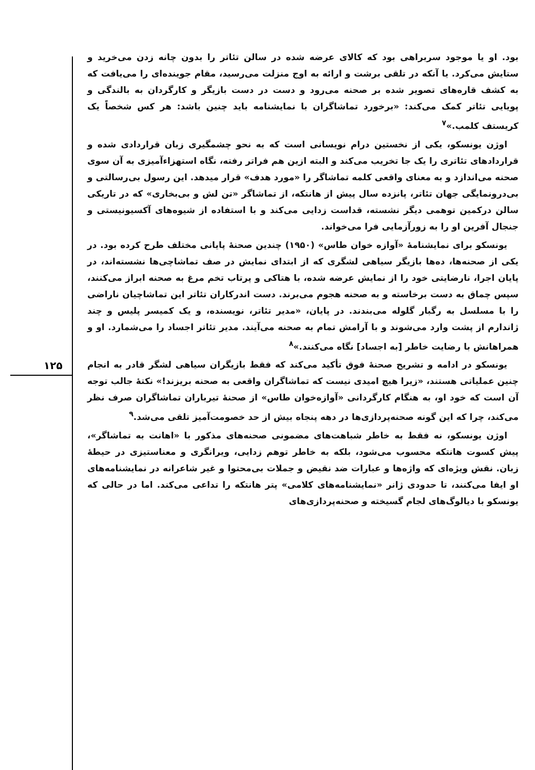۱۲۵
بود. او یا موجود سربراهی بود که کالای عرضه شده در سالن تئاتر را بدون چانه زدن می‌خرید و ستایش می‌کرد. یا آنکه در تلقی برشت و ارائه به اوج منزلت می‌رسید، مقام جوینده‌ای را می‌یافت که به کشف قاره‌های تصویر شده بر صحنه می‌رود و دست در دست بازیگر و کارگردان به بالندگی و پویایی تئاتر کمک می‌کند: «برخورد تماشاگران با نمایشنامه باید چنین باشد: هر کس شخصاً یک کریستف کلمب.»<sup>۷</sup>
اوژن یونسکو، یکی از نخستین درام نویسانی است که به نحو چشمگیری زبان قراردادی شده و قراردادهای تئاتری را یک جا تخریب می‌کند و البته ازین هم فراتر رفته، نگاه استهزاءآمیزی به آن سوی صحنه می‌اندازد و به معنای واقعی کلمه تماشاگر را «مورد هدف» قرار میدهد. این رسول بی‌رسالتی و بی‌درونمایگی جهان تئاتر، پانزده سال پیش از هانتکه، از تماشاگر «تن لش و بی‌بخاری» که در تاریکی سالن درکمین توهمی دیگر نشسته، قداست زدایی می‌کند و با استفاده از شیوه‌های آکسیونیستی و جنجال آفرین او را به زورآزمایی فرا می‌خواند.
یونسکو برای نمایشنامهٔ «آوازه خوان طاس» (۱۹۵۰) چندین صحنهٔ پایانی مختلف طرح کرده بود. در یکی از صحنه‌ها، ده‌ها بازیگر سیاهی لشگری که از ابتدای نمایش در صف تماشاچی‌ها نشسته‌اند، در پایان اجرا، نارضایتی خود را از نمایش عرضه شده، با هتاکی و پرتاب تخم مرغ به صحنه ابراز می‌کنند، سپس چماق به دست برخاسته و به صحنه هجوم می‌برند. دست اندرکاران تئاتر این تماشاچیان ناراضی را با مسلسل به رگبار گلوله می‌بندند. در پایان، «مدیر تئاتر، نویسنده، و یک کمیسر پلیس و چند ژاندارم از پشت وارد می‌شوند و با آرامش تمام به صحنه می‌آیند. مدیر تئاتر اجساد را می‌شمارد. او و همراهانش با رضایت خاطر [به اجساد] نگاه می‌کنند.»<sup>۸</sup>
یونسکو در ادامه و تشریح صحنهٔ فوق تأکید می‌کند که فقط بازیگران سیاهی لشگر قادر به انجام چنین عملیاتی هستند، «زیرا هیچ امیدی نیست که تماشاگران واقعی به صحنه بریزند!» نکتهٔ جالب توجه آن است که خود او، به هنگام کارگردانی «آوازه‌خوان طاس» از صحنهٔ تیرباران تماشاگران صرف نظر می‌کند، چرا که این گونه صحنه‌پردازی‌ها در دهه پنجاه بیش از حد خصومت‌آمیز تلقی می‌شد.<sup>۹</sup>
اوژن یونسکو، نه فقط به خاطر شباهت‌های مضمونی صحنه‌های مذکور با «اهانت به تماشاگر»، پیش کسوت هانتکه محسوب می‌شود، بلکه به خاطر توهم زدایی، ویرانگری و معناستیزی در حیطهٔ زبان. نقش ویژه‌ای که واژه‌ها و عبارات ضد نقیض و جملات بی‌محتوا و غیر شاعرانه در نمایشنامه‌های او ایفا می‌کنند، تا حدودی ژانر «نمایشنامه‌های کلامی» پتر هانتکه را تداعی می‌کند. اما در حالی که یونسکو با دیالوگ‌های لجام گسیخته و صحنه‌پردازی‌های